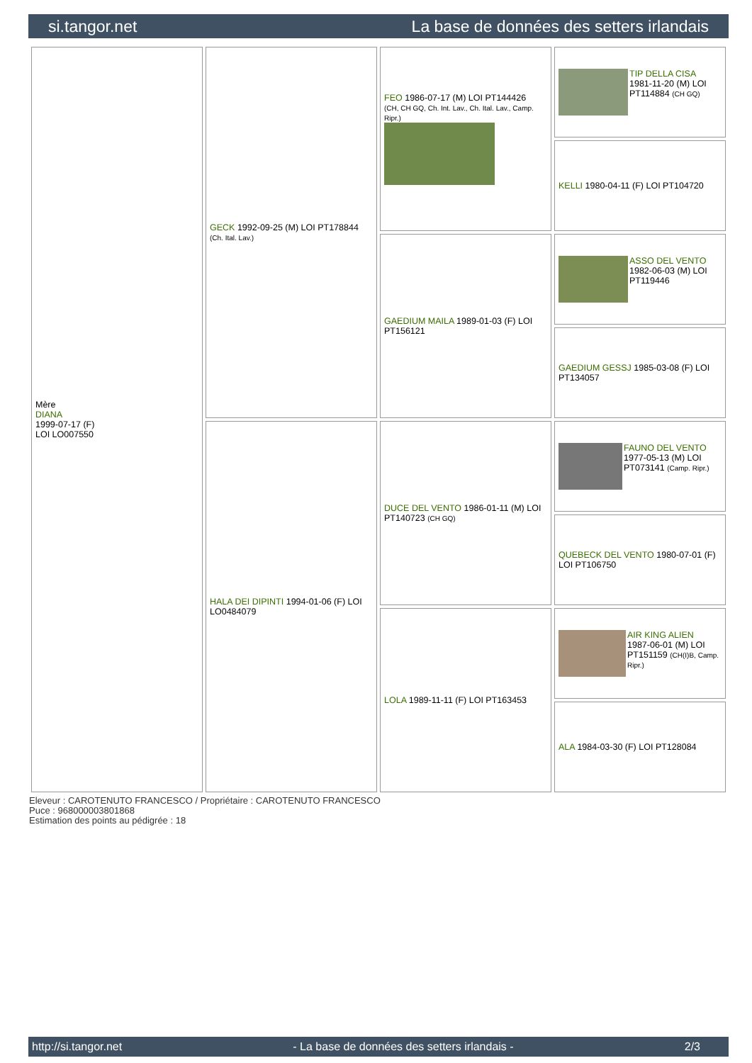si.tangor.net La base de données des setters irlandais
| Mère DIANA 1999-07-17 (F) LOI LO007550 | GECK 1992-09-25 (M) LOI PT178844 (Ch. Ital. Lav.) | FEO 1986-07-17 (M) LOI PT144426 (CH, CH GQ, Ch. Int. Lav., Ch. Ital. Lav., Camp. Ripr.) | TIP DELLA CISA 1981-11-20 (M) LOI PT114884 (CH GQ) |
| | | | KELLI 1980-04-11 (F) LOI PT104720 |
| | | GAEDIUM MAILA 1989-01-03 (F) LOI PT156121 | ASSO DEL VENTO 1982-06-03 (M) LOI PT119446 |
| | | | GAEDIUM GESSJ 1985-03-08 (F) LOI PT134057 |
| | HALA DEI DIPINTI 1994-01-06 (F) LOI LO0484079 | DUCE DEL VENTO 1986-01-11 (M) LOI PT140723 (CH GQ) | FAUNO DEL VENTO 1977-05-13 (M) LOI PT073141 (Camp. Ripr.) |
| | | | QUEBECK DEL VENTO 1980-07-01 (F) LOI PT106750 |
| | | LOLA 1989-11-11 (F) LOI PT163453 | AIR KING ALIEN 1987-06-01 (M) LOI PT151159 (CH(I)B, Camp. Ripr.) |
| | | | ALA 1984-03-30 (F) LOI PT128084 |
Eleveur : CAROTENUTO FRANCESCO / Propriétaire : CAROTENUTO FRANCESCO
Puce : 968000003801868
Estimation des points au pédigrée : 18
http://si.tangor.net - La base de données des setters irlandais - 2/3